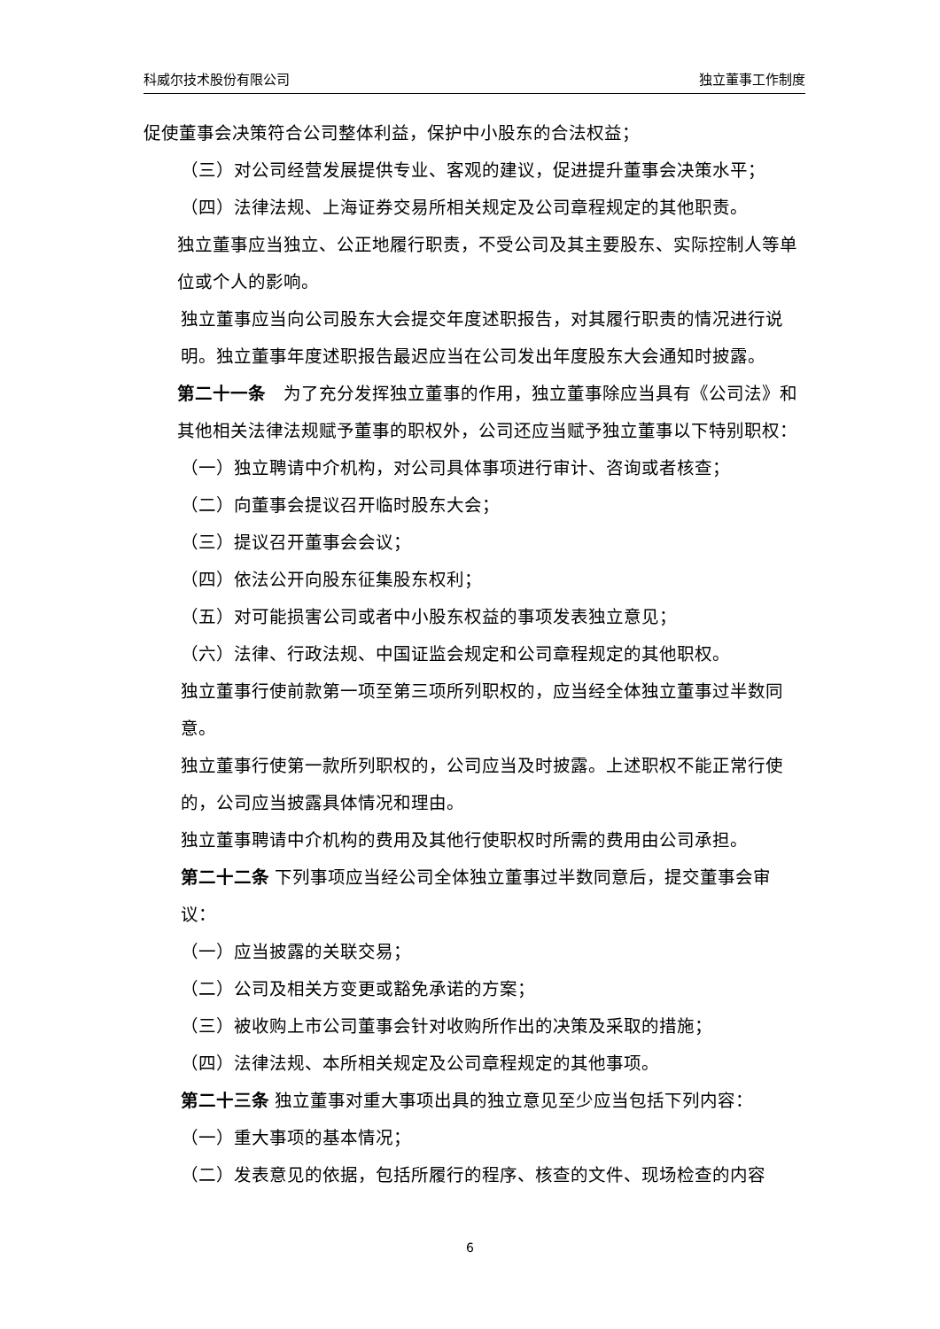科威尔技术股份有限公司 独立董事工作制度
促使董事会决策符合公司整体利益，保护中小股东的合法权益；
（三）对公司经营发展提供专业、客观的建议，促进提升董事会决策水平；
（四）法律法规、上海证券交易所相关规定及公司章程规定的其他职责。
独立董事应当独立、公正地履行职责，不受公司及其主要股东、实际控制人等单位或个人的影响。
独立董事应当向公司股东大会提交年度述职报告，对其履行职责的情况进行说明。独立董事年度述职报告最迟应当在公司发出年度股东大会通知时披露。
第二十一条　为了充分发挥独立董事的作用，独立董事除应当具有《公司法》和其他相关法律法规赋予董事的职权外，公司还应当赋予独立董事以下特别职权：
（一）独立聘请中介机构，对公司具体事项进行审计、咨询或者核查；
（二）向董事会提议召开临时股东大会；
（三）提议召开董事会会议；
（四）依法公开向股东征集股东权利；
（五）对可能损害公司或者中小股东权益的事项发表独立意见；
（六）法律、行政法规、中国证监会规定和公司章程规定的其他职权。
独立董事行使前款第一项至第三项所列职权的，应当经全体独立董事过半数同意。
独立董事行使第一款所列职权的，公司应当及时披露。上述职权不能正常行使的，公司应当披露具体情况和理由。
独立董事聘请中介机构的费用及其他行使职权时所需的费用由公司承担。
第二十二条 下列事项应当经公司全体独立董事过半数同意后，提交董事会审议：
（一）应当披露的关联交易；
（二）公司及相关方变更或豁免承诺的方案；
（三）被收购上市公司董事会针对收购所作出的决策及采取的措施；
（四）法律法规、本所相关规定及公司章程规定的其他事项。
第二十三条 独立董事对重大事项出具的独立意见至少应当包括下列内容：
（一）重大事项的基本情况；
（二）发表意见的依据，包括所履行的程序、核查的文件、现场检查的内容
6